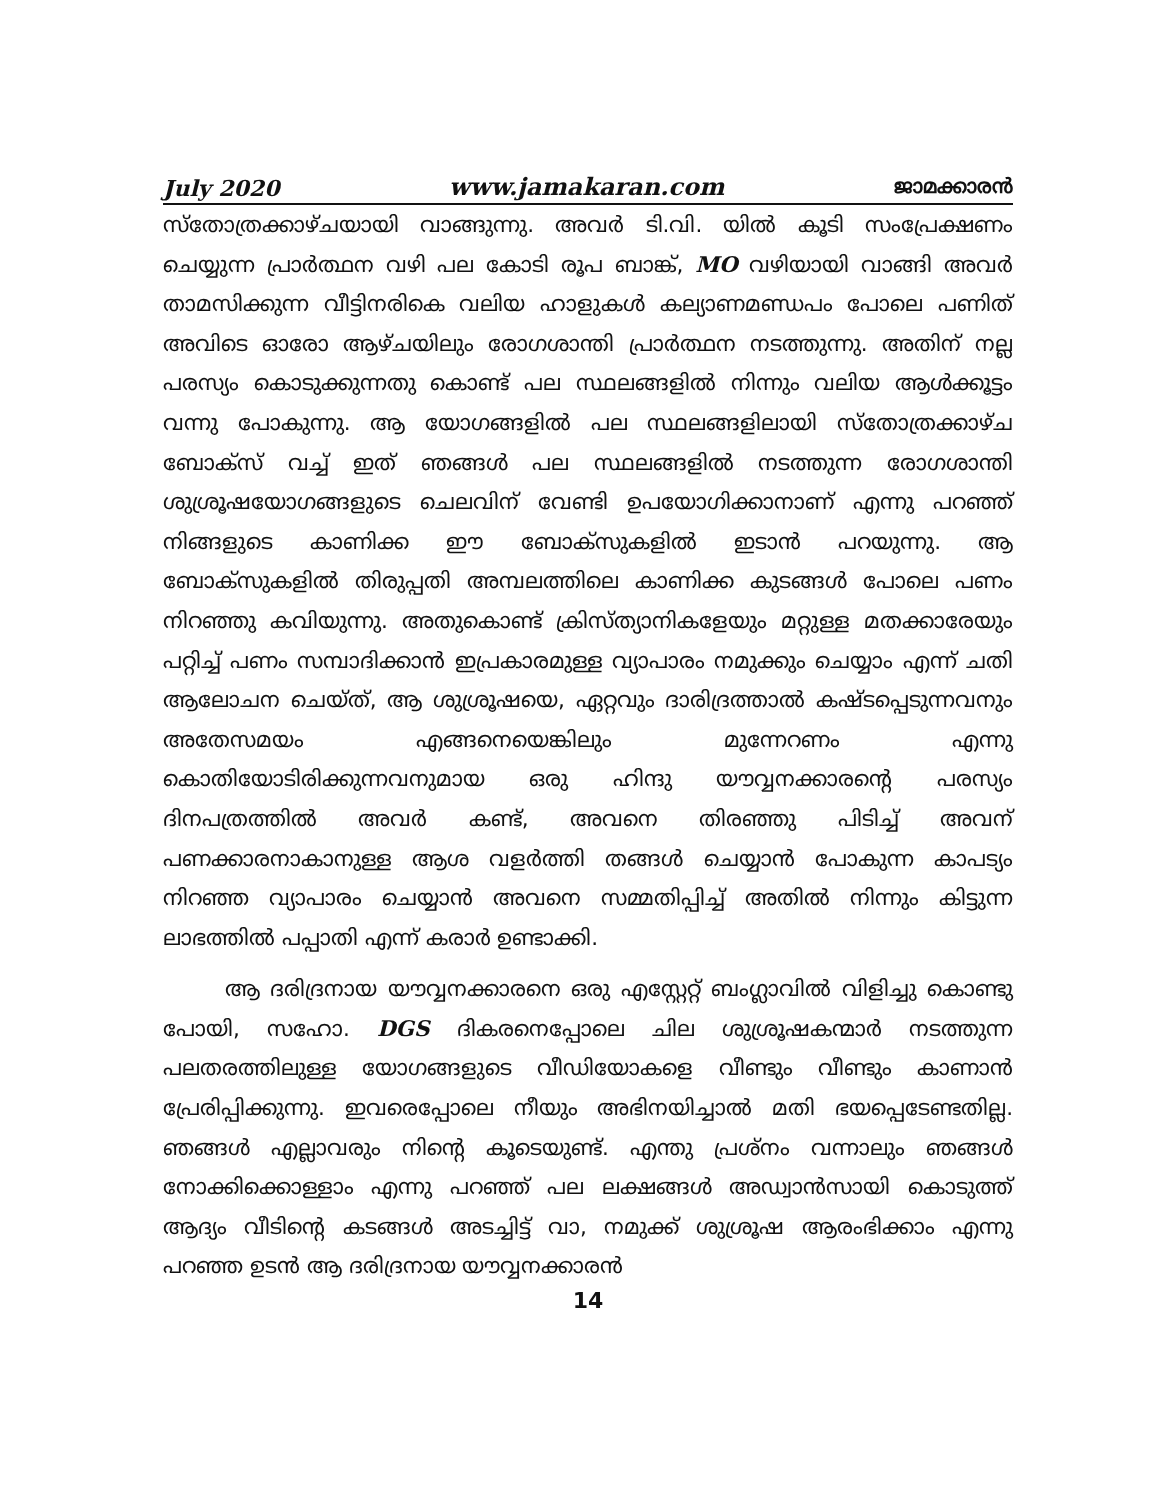July 2020 www.jamakaran.com ജാമക്കാരൻ
സ്തോത്രക്കാഴ്ചയായി വാങ്ങുന്നു. അവർ ടി.വി. യിൽ കൂടി സംപ്രേക്ഷണം ചെയ്യുന്ന പ്രാർത്ഥന വഴി പല കോടി രൂപ ബാങ്ക്, MO വഴിയായി വാങ്ങി അവർ താമസിക്കുന്ന വീട്ടിനരികെ വലിയ ഹാളുകൾ കല്യാണമണ്ഡപം പോലെ പണിത് അവിടെ ഓരോ ആഴ്ചയിലും രോഗശാന്തി പ്രാർത്ഥന നടത്തുന്നു. അതിന് നല്ല പരസ്യം കൊടുക്കുന്നതു കൊണ്ട് പല സ്ഥലങ്ങളിൽ നിന്നും വലിയ ആൾക്കൂട്ടം വന്നു പോകുന്നു. ആ യോഗങ്ങളിൽ പല സ്ഥലങ്ങളിലായി സ്തോത്രക്കാഴ്ച ബോക്സ് വച്ച് ഇത് ഞങ്ങൾ പല സ്ഥലങ്ങളിൽ നടത്തുന്ന രോഗശാന്തി ശുശ്രൂഷയോഗങ്ങളുടെ ചെലവിന് വേണ്ടി ഉപയോഗിക്കാനാണ് എന്നു പറഞ്ഞ് നിങ്ങളുടെ കാണിക്ക ഈ ബോക്സുകളിൽ ഇടാൻ പറയുന്നു. ആ ബോക്സുകളിൽ തിരുപ്പതി അമ്പലത്തിലെ കാണിക്ക കുടങ്ങൾ പോലെ പണം നിറഞ്ഞു കവിയുന്നു. അതുകൊണ്ട് ക്രിസ്ത്യാനികളേയും മറ്റുള്ള മതക്കാരേയും പറ്റിച്ച് പണം സമ്പാദിക്കാൻ ഇപ്രകാരമുള്ള വ്യാപാരം നമുക്കും ചെയ്യാം എന്ന് ചതി ആലോചന ചെയ്ത്, ആ ശുശ്രൂഷയെ, ഏറ്റവും ദാരിദ്രത്താൽ കഷ്ടപ്പെടുന്നവനും അതേസമയം എങ്ങനെയെങ്കിലും മുന്നേറണം എന്നു കൊതിയോടിരിക്കുന്നവനുമായ ഒരു ഹിന്ദു യൗവ്വനക്കാരന്റെ പരസ്യം ദിനപത്രത്തിൽ അവർ കണ്ട്, അവനെ തിരഞ്ഞു പിടിച്ച് അവന് പണക്കാരനാകാനുള്ള ആശ വളർത്തി തങ്ങൾ ചെയ്യാൻ പോകുന്ന കാപട്യം നിറഞ്ഞ വ്യാപാരം ചെയ്യാൻ അവനെ സമ്മതിപ്പിച്ച് അതിൽ നിന്നും കിട്ടുന്ന ലാഭത്തിൽ പപ്പാതി എന്ന് കരാർ ഉണ്ടാക്കി.
ആ ദരിദ്രനായ യൗവ്വനക്കാരനെ ഒരു എസ്റ്റേറ്റ് ബംഗ്ലാവിൽ വിളിച്ചു കൊണ്ടു പോയി, സഹോ. DGS ദികരനെപ്പോലെ ചില ശുശ്രൂഷകന്മാർ നടത്തുന്ന പലതരത്തിലുള്ള യോഗങ്ങളുടെ വീഡിയോകളെ വീണ്ടും വീണ്ടും കാണാൻ പ്രേരിപ്പിക്കുന്നു. ഇവരെപ്പോലെ നീയും അഭിനയിച്ചാൽ മതി ഭയപ്പെടേണ്ടതില്ല. ഞങ്ങൾ എല്ലാവരും നിന്റെ കൂടെയുണ്ട്. എന്തു പ്രശ്നം വന്നാലും ഞങ്ങൾ നോക്കിക്കൊള്ളാം എന്നു പറഞ്ഞ് പല ലക്ഷങ്ങൾ അഡ്വാൻസായി കൊടുത്ത് ആദ്യം വീടിന്റെ കടങ്ങൾ അടച്ചിട്ട് വാ, നമുക്ക് ശുശ്രൂഷ ആരംഭിക്കാം എന്നു പറഞ്ഞ ഉടൻ ആ ദരിദ്രനായ യൗവ്വനക്കാരൻ
14